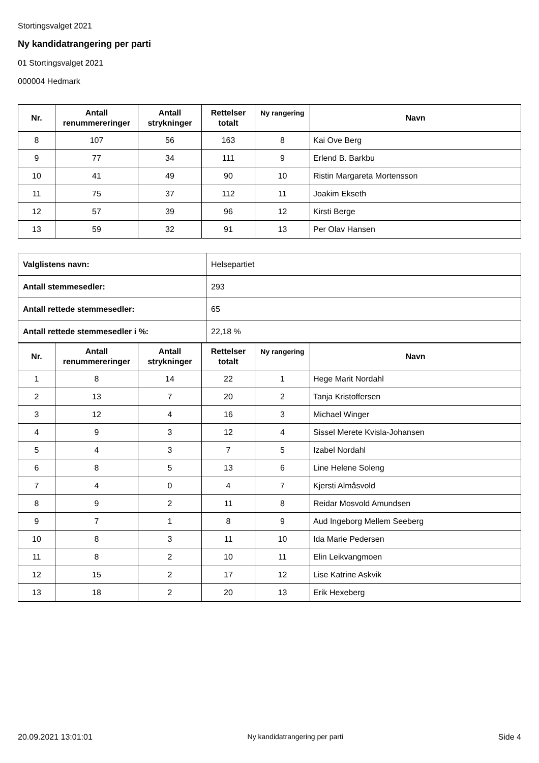Stortingsvalget 2021
Ny kandidatrangering per parti
01 Stortingsvalget 2021
000004 Hedmark
| Nr. | Antall renummereringer | Antall strykninger | Rettelser totalt | Ny rangering | Navn |
| --- | --- | --- | --- | --- | --- |
| 8 | 107 | 56 | 163 | 8 | Kai Ove Berg |
| 9 | 77 | 34 | 111 | 9 | Erlend B. Barkbu |
| 10 | 41 | 49 | 90 | 10 | Ristin Margareta Mortensson |
| 11 | 75 | 37 | 112 | 11 | Joakim Ekseth |
| 12 | 57 | 39 | 96 | 12 | Kirsti Berge |
| 13 | 59 | 32 | 91 | 13 | Per Olav Hansen |
| Valglistens navn: | Helsepartiet |
| Antall stemmesedler: | 293 |
| Antall rettede stemmesedler: | 65 |
| Antall rettede stemmesedler i %: | 22,18 % |
| Nr. | Antall renummereringer | Antall strykninger | Rettelser totalt | Ny rangering | Navn |
| --- | --- | --- | --- | --- | --- |
| 1 | 8 | 14 | 22 | 1 | Hege Marit Nordahl |
| 2 | 13 | 7 | 20 | 2 | Tanja Kristoffersen |
| 3 | 12 | 4 | 16 | 3 | Michael Winger |
| 4 | 9 | 3 | 12 | 4 | Sissel Merete Kvisla-Johansen |
| 5 | 4 | 3 | 7 | 5 | Izabel Nordahl |
| 6 | 8 | 5 | 13 | 6 | Line Helene Soleng |
| 7 | 4 | 0 | 4 | 7 | Kjersti Almåsvold |
| 8 | 9 | 2 | 11 | 8 | Reidar Mosvold Amundsen |
| 9 | 7 | 1 | 8 | 9 | Aud Ingeborg Mellem Seeberg |
| 10 | 8 | 3 | 11 | 10 | Ida Marie Pedersen |
| 11 | 8 | 2 | 10 | 11 | Elin Leikvangmoen |
| 12 | 15 | 2 | 17 | 12 | Lise Katrine Askvik |
| 13 | 18 | 2 | 20 | 13 | Erik Hexeberg |
20.09.2021 13:01:01 Ny kandidatrangering per parti Side 4